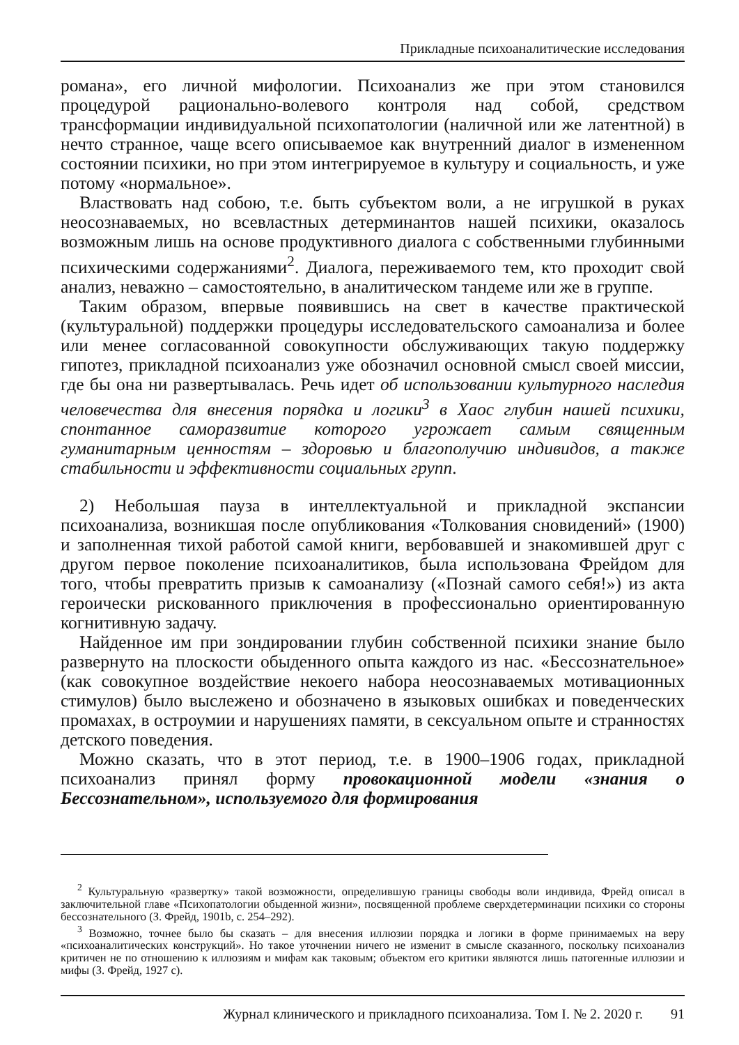Прикладные психоаналитические исследования
романа», его личной мифологии. Психоанализ же при этом становился процедурой рационально-волевого контроля над собой, средством трансформации индивидуальной психопатологии (наличной или же латентной) в нечто странное, чаще всего описываемое как внутренний диалог в измененном состоянии психики, но при этом интегрируемое в культуру и социальность, и уже потому «нормальное».
Властвовать над собою, т.е. быть субъектом воли, а не игрушкой в руках неосознаваемых, но всевластных детерминантов нашей психики, оказалось возможным лишь на основе продуктивного диалога с собственными глубинными психическими содержаниями<sup>2</sup>. Диалога, переживаемого тем, кто проходит свой анализ, неважно – самостоятельно, в аналитическом тандеме или же в группе.
Таким образом, впервые появившись на свет в качестве практической (культуральной) поддержки процедуры исследовательского самоанализа и более или менее согласованной совокупности обслуживающих такую поддержку гипотез, прикладной психоанализ уже обозначил основной смысл своей миссии, где бы она ни развертывалась. Речь идет об использовании культурного наследия человечества для внесения порядка и логики<sup>3</sup> в Хаос глубин нашей психики, спонтанное саморазвитие которого угрожает самым священным гуманитарным ценностям – здоровью и благополучию индивидов, а также стабильности и эффективности социальных групп.
2) Небольшая пауза в интеллектуальной и прикладной экспансии психоанализа, возникшая после опубликования «Толкования сновидений» (1900) и заполненная тихой работой самой книги, вербовавшей и знакомившей друг с другом первое поколение психоаналитиков, была использована Фрейдом для того, чтобы превратить призыв к самоанализу («Познай самого себя!») из акта героически рискованного приключения в профессионально ориентированную когнитивную задачу.
Найденное им при зондировании глубин собственной психики знание было развернуто на плоскости обыденного опыта каждого из нас. «Бессознательное» (как совокупное воздействие некоего набора неосознаваемых мотивационных стимулов) было выслежено и обозначено в языковых ошибках и поведенческих промахах, в остроумии и нарушениях памяти, в сексуальном опыте и странностях детского поведения.
Можно сказать, что в этот период, т.е. в 1900–1906 годах, прикладной психоанализ принял форму провокационной модели «знания о Бессознательном», используемого для формирования
<sup>2</sup> Культуральную «развертку» такой возможности, определившую границы свободы воли индивида, Фрейд описал в заключительной главе «Психопатологии обыденной жизни», посвященной проблеме сверхдетерминации психики со стороны бессознательного (З. Фрейд, 1901b, с. 254–292).
<sup>3</sup> Возможно, точнее было бы сказать – для внесения иллюзии порядка и логики в форме принимаемых на веру «психоаналитических конструкций». Но такое уточнении ничего не изменит в смысле сказанного, поскольку психоанализ критичен не по отношению к иллюзиям и мифам как таковым; объектом его критики являются лишь патогенные иллюзии и мифы (З. Фрейд, 1927 c).
Журнал клинического и прикладного психоанализа. Том I. № 2. 2020 г. 91